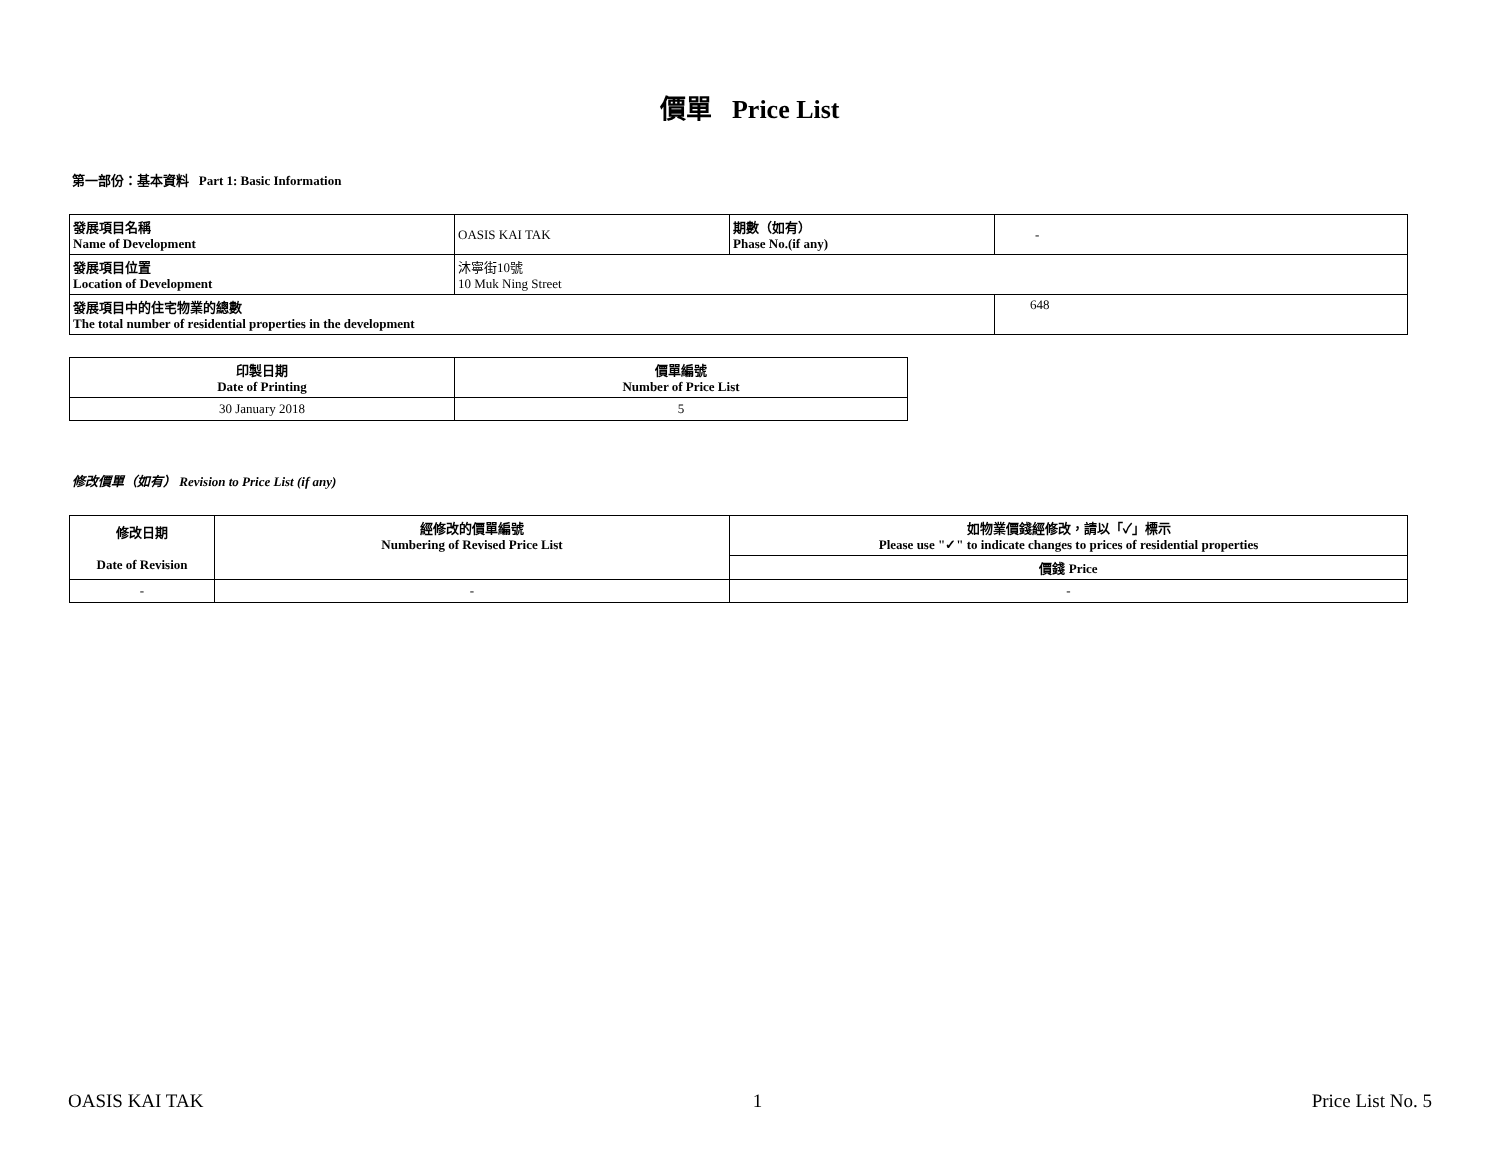價單 Price List
第一部份：基本資料 Part 1: Basic Information
| 發展項目名稱 Name of Development | OASIS KAI TAK | 期數（如有） Phase No.(if any) | - |
| 發展項目位置 Location of Development | 沐寧街10號 10 Muk Ning Street | | |
| 發展項目中的住宅物業的總數 The total number of residential properties in the development | | | 648 |
| 印製日期 Date of Printing | 價單編號 Number of Price List |
| 30 January 2018 | 5 |
修改價單（如有） Revision to Price List (if any)
| 修改日期 Date of Revision | 經修改的價單編號 Numbering of Revised Price List | 如物業價錢經修改，請以「✓」標示 Please use "✓" to indicate changes to prices of residential properties |
| | | 價錢 Price |
| - | - | - |
OASIS KAI TAK 1 Price List No. 5